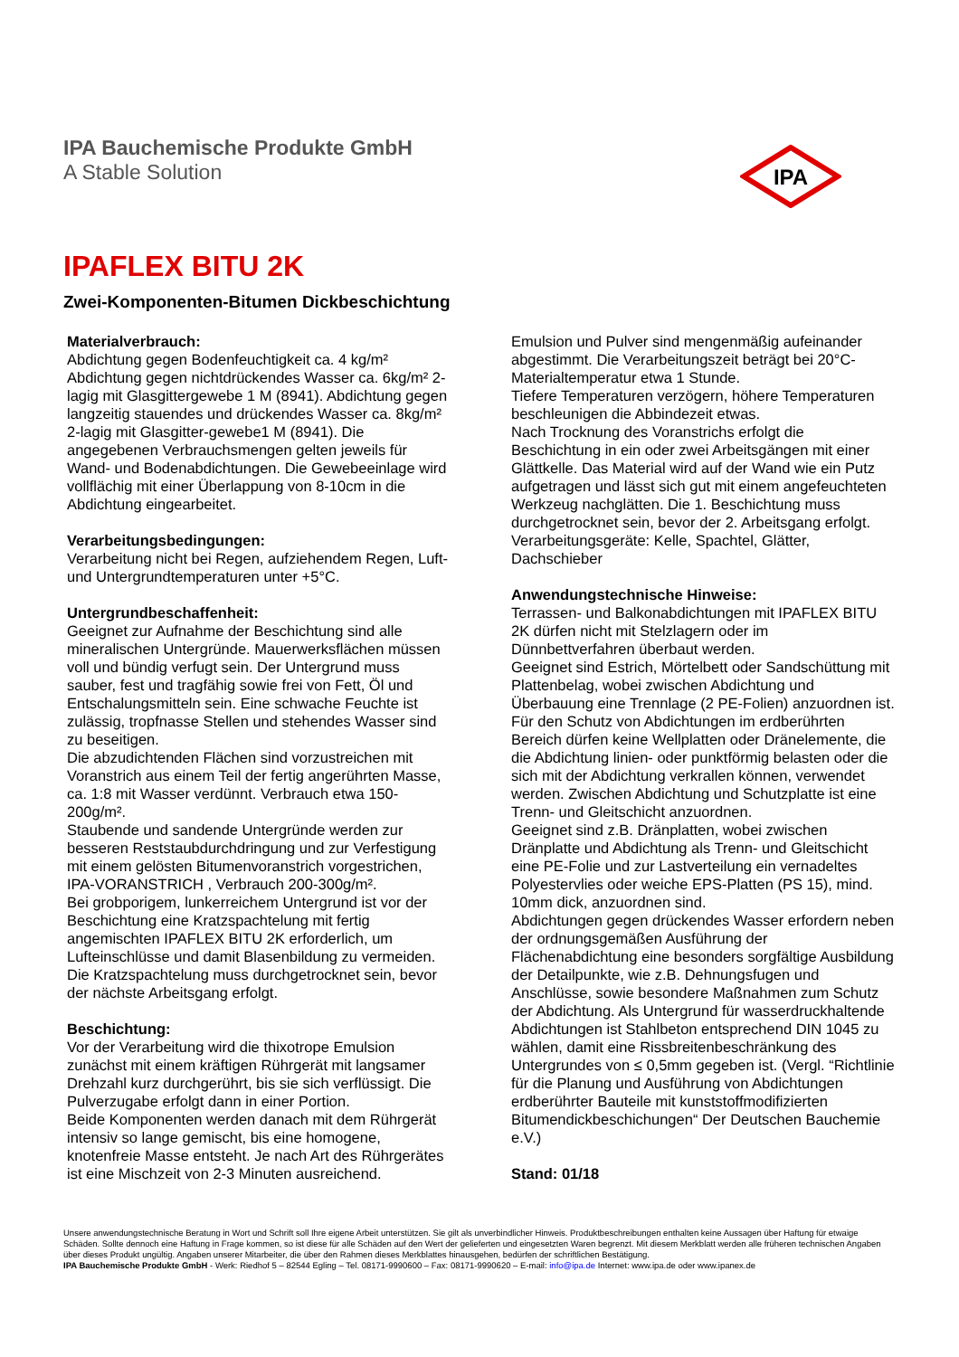IPA Bauchemische Produkte GmbH
A Stable Solution
IPA
IPAFLEX BITU 2K
Zwei-Komponenten-Bitumen Dickbeschichtung
Materialverbrauch:
Abdichtung gegen Bodenfeuchtigkeit ca. 4 kg/m²
Abdichtung gegen nichtdrückendes Wasser ca. 6kg/m² 2-lagig mit Glasgittergewebe 1 M (8941). Abdichtung gegen langzeitig stauendes und drückendes Wasser ca. 8kg/m² 2-lagig mit Glasgitter-gewebe1 M (8941). Die angegebenen Verbrauchsmengen gelten jeweils für Wand- und Bodenabdichtungen. Die Gewebeeinlage wird vollflächig mit einer Überlappung von 8-10cm in die Abdichtung eingearbeitet.
Verarbeitungsbedingungen:
Verarbeitung nicht bei Regen, aufziehendem Regen, Luft- und Untergrundtemperaturen unter +5°C.
Untergrundbeschaffenheit:
Geeignet zur Aufnahme der Beschichtung sind alle mineralischen Untergründe. Mauerwerksflächen müssen voll und bündig verfugt sein. Der Untergrund muss sauber, fest und tragfähig sowie frei von Fett, Öl und Entschalungsmitteln sein. Eine schwache Feuchte ist zulässig, tropfnasse Stellen und stehendes Wasser sind zu beseitigen.
Die abzudichtenden Flächen sind vorzustreichen mit Voranstrich aus einem Teil der fertig angerührten Masse, ca. 1:8 mit Wasser verdünnt. Verbrauch etwa 150-200g/m².
Staubende und sandende Untergründe werden zur besseren Reststaubdurchdringung und zur Verfestigung mit einem gelösten Bitumenvoranstrich vorgestrichen, IPA-VORANSTRICH , Verbrauch 200-300g/m².
Bei grobporigem, lunkerreichem Untergrund ist vor der Beschichtung eine Kratzspachtelung mit fertig angemischten IPAFLEX BITU 2K erforderlich, um Lufteinschlüsse und damit Blasenbildung zu vermeiden. Die Kratzspachtelung muss durchgetrocknet sein, bevor der nächste Arbeitsgang erfolgt.
Beschichtung:
Vor der Verarbeitung wird die thixotrope Emulsion zunächst mit einem kräftigen Rührgerät mit langsamer Drehzahl kurz durchgerührt, bis sie sich verflüssigt. Die Pulverzugabe erfolgt dann in einer Portion.
Beide Komponenten werden danach mit dem Rührgerät intensiv so lange gemischt, bis eine homogene, knotenfreie Masse entsteht. Je nach Art des Rührgerätes ist eine Mischzeit von 2-3 Minuten ausreichend.
Emulsion und Pulver sind mengenmäßig aufeinander abgestimmt. Die Verarbeitungszeit beträgt bei 20°C-Materialtemperatur etwa 1 Stunde.
Tiefere Temperaturen verzögern, höhere Temperaturen beschleunigen die Abbindezeit etwas.
Nach Trocknung des Voranstrichs erfolgt die Beschichtung in ein oder zwei Arbeitsgängen mit einer Glättkelle. Das Material wird auf der Wand wie ein Putz aufgetragen und lässt sich gut mit einem angefeuchteten Werkzeug nachglätten. Die 1. Beschichtung muss durchgetrocknet sein, bevor der 2. Arbeitsgang erfolgt.
Verarbeitungsgeräte: Kelle, Spachtel, Glätter, Dachschieber
Anwendungstechnische Hinweise:
Terrassen- und Balkonabdichtungen mit IPAFLEX BITU 2K dürfen nicht mit Stelzlagern oder im Dünnbettverfahren überbaut werden.
Geeignet sind Estrich, Mörtelbett oder Sandschüttung mit Plattenbelag, wobei zwischen Abdichtung und Überbauung eine Trennlage (2 PE-Folien) anzuordnen ist.
Für den Schutz von Abdichtungen im erdberührten Bereich dürfen keine Wellplatten oder Dränelemente, die die Abdichtung linien- oder punktförmig belasten oder die sich mit der Abdichtung verkrallen können, verwendet werden. Zwischen Abdichtung und Schutzplatte ist eine Trenn- und Gleitschicht anzuordnen.
Geeignet sind z.B. Dränplatten, wobei zwischen Dränplatte und Abdichtung als Trenn- und Gleitschicht eine PE-Folie und zur Lastverteilung ein vernadeltes Polyestervlies oder weiche EPS-Platten (PS 15), mind. 10mm dick, anzuordnen sind.
Abdichtungen gegen drückendes Wasser erfordern neben der ordnungsgemäßen Ausführung der Flächenabdichtung eine besonders sorgfältige Ausbildung der Detailpunkte, wie z.B. Dehnungsfugen und Anschlüsse, sowie besondere Maßnahmen zum Schutz der Abdichtung. Als Untergrund für wasserdruckhaltende Abdichtungen ist Stahlbeton entsprechend DIN 1045 zu wählen, damit eine Rissbreitenbeschränkung des Untergrundes von ≤ 0,5mm gegeben ist. (Vergl. “Richtlinie für die Planung und Ausführung von Abdichtungen erdberührter Bauteile mit kunststoffmodifizierten Bitumendickbeschichungen“ Der Deutschen Bauchemie e.V.)
Stand: 01/18
Unsere anwendungstechnische Beratung in Wort und Schrift soll Ihre eigene Arbeit unterstützen. Sie gilt als unverbindlicher Hinweis. Produktbeschreibungen enthalten keine Aussagen über Haftung für etwaige Schäden. Sollte dennoch eine Haftung in Frage kommen, so ist diese für alle Schäden auf den Wert der gelieferten und eingesetzten Waren begrenzt. Mit diesem Merkblatt werden alle früheren technischen Angaben über dieses Produkt ungültig. Angaben unserer Mitarbeiter, die über den Rahmen dieses Merkblattes hinausgehen, bedürfen der schriftlichen Bestätigung.
IPA Bauchemische Produkte GmbH - Werk: Riedhof 5 – 82544 Egling – Tel. 08171-9990600 – Fax: 08171-9990620 – E-mail: info@ipa.de Internet: www.ipa.de oder www.ipanex.de